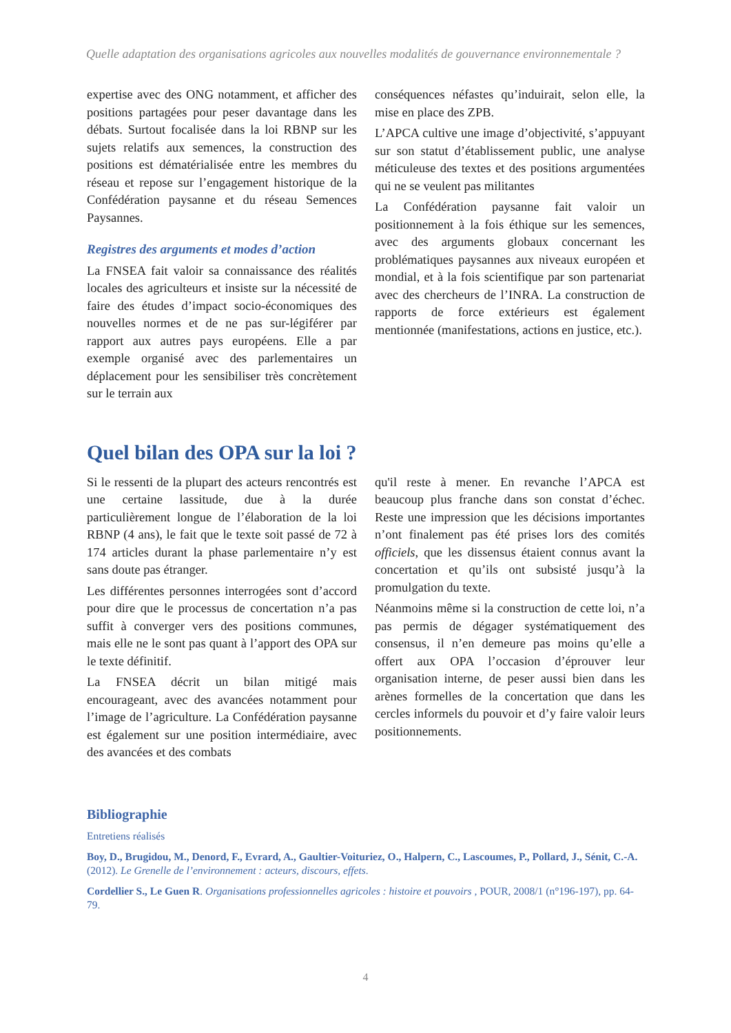Quelle adaptation des organisations agricoles aux nouvelles modalités de gouvernance environnementale ?
expertise avec des ONG notamment, et afficher des positions partagées pour peser davantage dans les débats. Surtout focalisée dans la loi RBNP sur les sujets relatifs aux semences, la construction des positions est dématérialisée entre les membres du réseau et repose sur l’engagement historique de la Confédération paysanne et du réseau Semences Paysannes.
Registres des arguments et modes d’action
La FNSEA fait valoir sa connaissance des réalités locales des agriculteurs et insiste sur la nécessité de faire des études d’impact socio-économiques des nouvelles normes et de ne pas sur-légiférer par rapport aux autres pays européens. Elle a par exemple organisé avec des parlementaires un déplacement pour les sensibiliser très concrètement sur le terrain aux
conséquences néfastes qu’induirait, selon elle, la mise en place des ZPB.
L’APCA cultive une image d’objectivité, s’appuyant sur son statut d’établissement public, une analyse méticuleuse des textes et des positions argumentées qui ne se veulent pas militantes
La Confédération paysanne fait valoir un positionnement à la fois éthique sur les semences, avec des arguments globaux concernant les problématiques paysannes aux niveaux européen et mondial, et à la fois scientifique par son partenariat avec des chercheurs de l’INRA. La construction de rapports de force extérieurs est également mentionnée (manifestations, actions en justice, etc.).
Quel bilan des OPA sur la loi ?
Si le ressenti de la plupart des acteurs rencontrés est une certaine lassitude, due à la durée particulièrement longue de l’élaboration de la loi RBNP (4 ans), le fait que le texte soit passé de 72 à 174 articles durant la phase parlementaire n’y est sans doute pas étranger.
Les différentes personnes interrogées sont d’accord pour dire que le processus de concertation n’a pas suffit à converger vers des positions communes, mais elle ne le sont pas quant à l’apport des OPA sur le texte définitif.
La FNSEA décrit un bilan mitigé mais encourageant, avec des avancées notamment pour l’image de l’agriculture. La Confédération paysanne est également sur une position intermédiaire, avec des avancées et des combats
qu'il reste à mener. En revanche l’APCA est beaucoup plus franche dans son constat d’échec. Reste une impression que les décisions importantes n’ont finalement pas été prises lors des comités officiels, que les dissensus étaient connus avant la concertation et qu’ils ont subsisté jusqu’à la promulgation du texte.
Néanmoins même si la construction de cette loi, n’a pas permis de dégager systématiquement des consensus, il n’en demeure pas moins qu’elle a offert aux OPA l’occasion d’éprouver leur organisation interne, de peser aussi bien dans les arènes formelles de la concertation que dans les cercles informels du pouvoir et d’y faire valoir leurs positionnements.
Bibliographie
Entretiens réalisés
Boy, D., Brugidou, M., Denord, F., Evrard, A., Gaultier-Voituriez, O., Halpern, C., Lascoumes, P., Pollard, J., Sénit, C.-A. (2012). Le Grenelle de l’environnement : acteurs, discours, effets.
Cordellier S., Le Guen R. Organisations professionnelles agricoles : histoire et pouvoirs , POUR, 2008/1 (n°196-197), pp. 64-79.
4